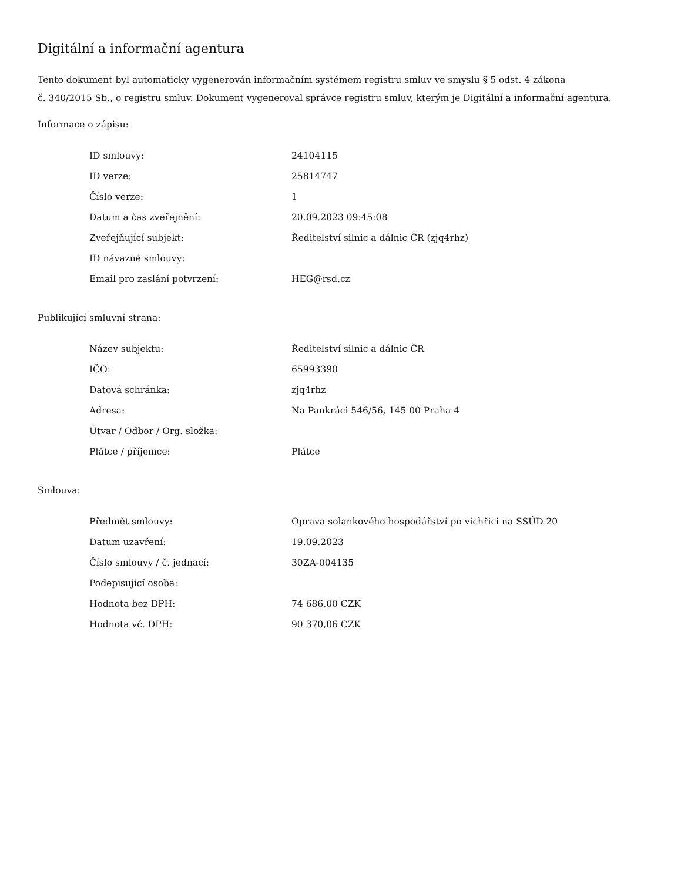Digitální a informační agentura
Tento dokument byl automaticky vygenerován informačním systémem registru smluv ve smyslu § 5 odst. 4 zákona
č. 340/2015 Sb., o registru smluv. Dokument vygeneroval správce registru smluv, kterým je Digitální a informační agentura.
Informace o zápisu:
| ID smlouvy: | 24104115 |
| ID verze: | 25814747 |
| Číslo verze: | 1 |
| Datum a čas zveřejnění: | 20.09.2023 09:45:08 |
| Zveřejňující subjekt: | Ředitelství silnic a dálnic ČR (zjq4rhz) |
| ID návazné smlouvy: | |
| Email pro zaslání potvrzení: | HEG@rsd.cz |
Publikující smluvní strana:
| Název subjektu: | Ředitelství silnic a dálnic ČR |
| IČO: | 65993390 |
| Datová schránka: | zjq4rhz |
| Adresa: | Na Pankráci 546/56, 145 00 Praha 4 |
| Útvar / Odbor / Org. složka: | |
| Plátce / příjemce: | Plátce |
Smlouva:
| Předmět smlouvy: | Oprava solankového hospodářství po vichřici na SSÚD 20 |
| Datum uzavření: | 19.09.2023 |
| Číslo smlouvy / č. jednací: | 30ZA-004135 |
| Podepisující osoba: | |
| Hodnota bez DPH: | 74 686,00 CZK |
| Hodnota vč. DPH: | 90 370,06 CZK |